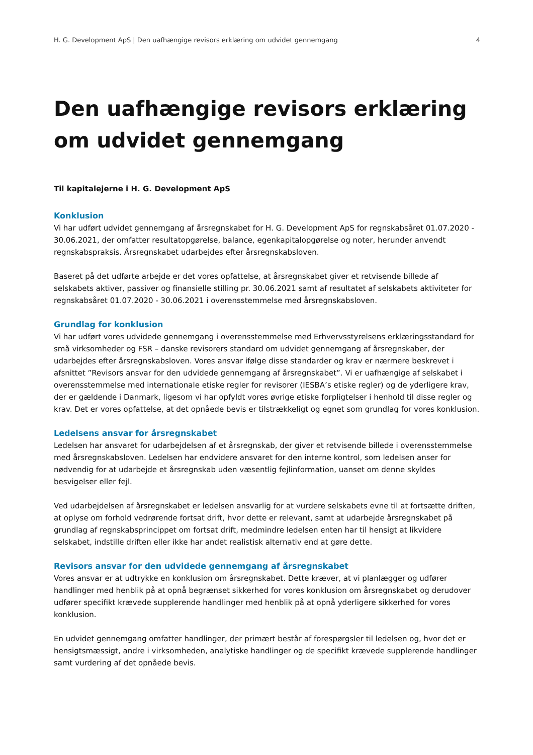H. G. Development ApS | Den uafhængige revisors erklæring om udvidet gennemgang 4
Den uafhængige revisors erklæring om udvidet gennemgang
Til kapitalejerne i H. G. Development ApS
Konklusion
Vi har udført udvidet gennemgang af årsregnskabet for H. G. Development ApS for regnskabsåret 01.07.2020 - 30.06.2021, der omfatter resultatopgørelse, balance, egenkapitalopgørelse og noter, herunder anvendt regnskabspraksis. Årsregnskabet udarbejdes efter årsregnskabsloven.
Baseret på det udførte arbejde er det vores opfattelse, at årsregnskabet giver et retvisende billede af selskabets aktiver, passiver og finansielle stilling pr. 30.06.2021 samt af resultatet af selskabets aktiviteter for regnskabsåret 01.07.2020 - 30.06.2021 i overensstemmelse med årsregnskabsloven.
Grundlag for konklusion
Vi har udført vores udvidede gennemgang i overensstemmelse med Erhvervsstyrelsens erklæringsstandard for små virksomheder og FSR – danske revisorers standard om udvidet gennemgang af årsregnskaber, der udarbejdes efter årsregnskabsloven. Vores ansvar ifølge disse standarder og krav er nærmere beskrevet i afsnittet ”Revisors ansvar for den udvidede gennemgang af årsregnskabet”. Vi er uafhængige af selskabet i overensstemmelse med internationale etiske regler for revisorer (IESBA’s etiske regler) og de yderligere krav, der er gældende i Danmark, ligesom vi har opfyldt vores øvrige etiske forpligtelser i henhold til disse regler og krav. Det er vores opfattelse, at det opnåede bevis er tilstrækkeligt og egnet som grundlag for vores konklusion.
Ledelsens ansvar for årsregnskabet
Ledelsen har ansvaret for udarbejdelsen af et årsregnskab, der giver et retvisende billede i overensstemmelse med årsregnskabsloven. Ledelsen har endvidere ansvaret for den interne kontrol, som ledelsen anser for nødvendig for at udarbejde et årsregnskab uden væsentlig fejlinformation, uanset om denne skyldes besvigelser eller fejl.
Ved udarbejdelsen af årsregnskabet er ledelsen ansvarlig for at vurdere selskabets evne til at fortsætte driften, at oplyse om forhold vedrørende fortsat drift, hvor dette er relevant, samt at udarbejde årsregnskabet på grundlag af regnskabsprincippet om fortsat drift, medmindre ledelsen enten har til hensigt at likvidere selskabet, indstille driften eller ikke har andet realistisk alternativ end at gøre dette.
Revisors ansvar for den udvidede gennemgang af årsregnskabet
Vores ansvar er at udtrykke en konklusion om årsregnskabet. Dette kræver, at vi planlægger og udfører handlinger med henblik på at opnå begrænset sikkerhed for vores konklusion om årsregnskabet og derudover udfører specifikt krævede supplerende handlinger med henblik på at opnå yderligere sikkerhed for vores konklusion.
En udvidet gennemgang omfatter handlinger, der primært består af forespørgsler til ledelsen og, hvor det er hensigtsmæssigt, andre i virksomheden, analytiske handlinger og de specifikt krævede supplerende handlinger samt vurdering af det opnåede bevis.